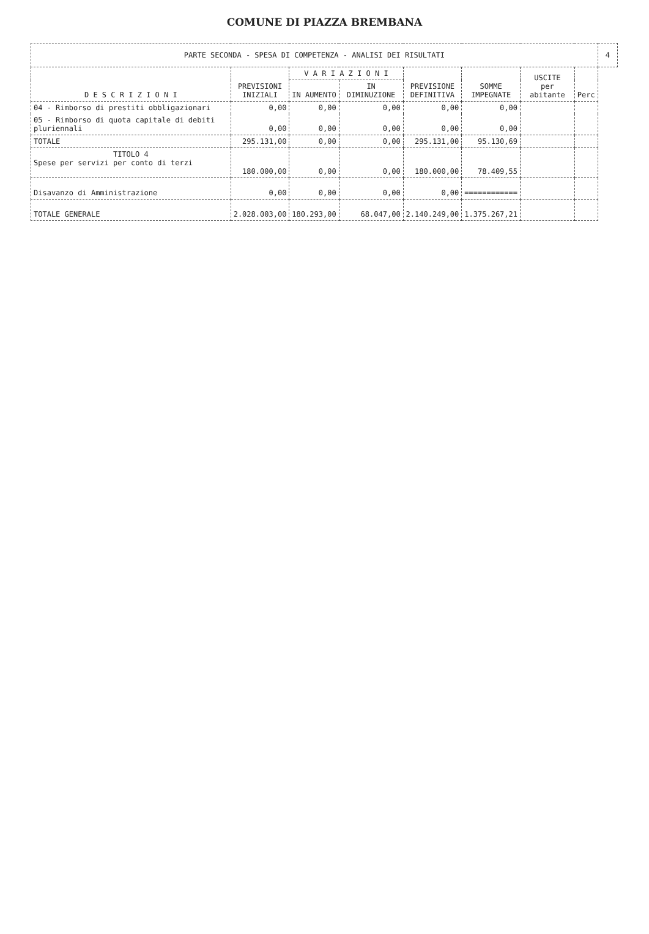COMUNE DI PIAZZA BREMBANA
| PARTE SECONDA - SPESA DI COMPETENZA - ANALISI DEI RISULTATI | | | | | | | | 4 |
| D E S C R I Z I O N I | PREVISIONI INIZIALI | V A R I A Z I O N I | | PREVISIONE DEFINITIVA | SOMME IMPEGNATE | USCITE per abitante | Perc | |
| | | IN AUMENTO | IN DIMINUZIONE | | | | | |
| 04 - Rimborso di prestiti obbligazionari | 0,00 | 0,00 | 0,00 | 0,00 | 0,00 | | | |
| 05 - Rimborso di quota capitale di debiti pluriennali | 0,00 | 0,00 | 0,00 | 0,00 | 0,00 | | | |
| TOTALE | 295.131,00 | 0,00 | 0,00 | 295.131,00 | 95.130,69 | | | |
| TITOLO 4 Spese per servizi per conto di terzi | 180.000,00 | 0,00 | 0,00 | 180.000,00 | 78.409,55 | | | |
| Disavanzo di Amministrazione | 0,00 | 0,00 | 0,00 | 0,00 | ============ | | | |
| TOTALE GENERALE | 2.028.003,00 | 180.293,00 | 68.047,00 | 2.140.249,00 | 1.375.267,21 | | | |